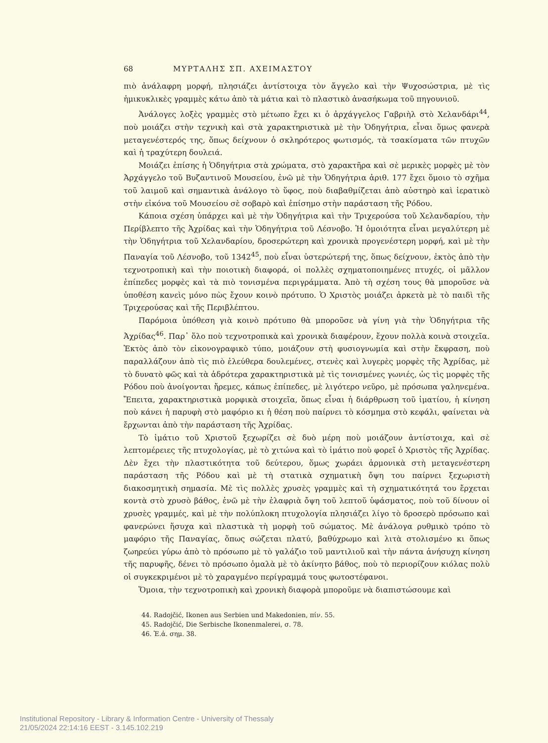68 ΜΥΡΤΑΛΗΣ ΣΠ. ΑΧΕΙΜΑΣΤΟΥ
πιὸ ἀνάλαφρη μορφή, πλησιάζει ἀντίστοιχα τὸν ἄγγελο καὶ τὴν Ψυχοσώστρια, μὲ τὶς ἡμικυκλικὲς γραμμὲς κάτω ἀπὸ τὰ μάτια καὶ τὸ πλαστικὸ ἀνασήκωμα τοῦ πηγουνιοῦ.
Ἀνάλογες λοξὲς γραμμὲς στὸ μέτωπο ἔχει κι ὁ ἀρχάγγελος Γαβριὴλ στὸ Χελανδάρι<sup>44</sup>, ποὺ μοιάζει στὴν τεχνικὴ καὶ στὰ χαρακτηριστικὰ μὲ τὴν Ὁδηγήτρια, εἶναι ὅμως φανερὰ μεταγενέστερός της, ὅπως δείχνουν ὁ σκληρότερος φωτισμός, τὰ τσακίσματα τῶν πτυχῶν καὶ ἡ τραχύτερη δουλειά.
Μοιάζει ἐπίσης ἡ Ὁδηγήτρια στὰ χρώματα, στὸ χαρακτῆρα καὶ σὲ μερικὲς μορφὲς μὲ τὸν Ἀρχάγγελο τοῦ Βυζαντινοῦ Μουσείου, ἐνῶ μὲ τὴν Ὁδηγήτρια ἀριθ. 177 ἔχει ὅμοιο τὸ σχῆμα τοῦ λαιμοῦ καὶ σημαντικὰ ἀνάλογο τὸ ὕφος, ποὺ διαβαθμίζεται ἀπὸ αὐστηρὸ καὶ ἱερατικὸ στὴν εἰκόνα τοῦ Μουσείου σὲ σοβαρὸ καὶ ἐπίσημο στὴν παράσταση τῆς Ρόδου.
Κάποια σχέση ὑπάρχει καὶ μὲ τὴν Ὁδηγήτρια καὶ τὴν Τριχερούσα τοῦ Χελανδαρίου, τὴν Περίβλεπτο τῆς Ἀχρίδας καὶ τὴν Ὁδηγήτρια τοῦ Λέσνοβο. Ἡ ὁμοιότητα εἶναι μεγαλύτερη μὲ τὴν Ὁδηγήτρια τοῦ Χελανδαρίου, δροσερώτερη καὶ χρονικὰ προγενέστερη μορφή, καὶ μὲ τὴν Παναγία τοῦ Λέσνοβο, τοῦ 1342<sup>45</sup>, ποὺ εἶναι ὑστερώτερή της, ὅπως δείχνουν, ἐκτὸς ἀπὸ τὴν τεχνοτροπικὴ καὶ τὴν ποιοτικὴ διαφορά, οἱ πολλὲς σχηματοποιημένες πτυχές, οἱ μᾶλλον ἐπίπεδες μορφὲς καὶ τὰ πιὸ τονισμένα περιγράμματα. Ἀπὸ τὴ σχέση τους θὰ μποροῦσε νὰ ὑποθέση κανεὶς μόνο πὼς ἔχουν κοινὸ πρότυπο. Ὁ Χριστὸς μοιάζει ἀρκετὰ μὲ τὸ παιδὶ τῆς Τριχερούσας καὶ τῆς Περιβλέπτου.
Παρόμοια ὑπόθεση γιὰ κοινὸ πρότυπο θὰ μποροῦσε νὰ γίνη γιὰ τὴν Ὁδηγήτρια τῆς Ἀχρίδας<sup>46</sup>. Παρ᾽ ὅλο ποὺ τεχνοτροπικὰ καὶ χρονικὰ διαφέρουν, ἔχουν πολλὰ κοινὰ στοιχεῖα. Ἐκτὸς ἀπὸ τὸν εἰκονογραφικὸ τύπο, μοιάζουν στὴ φυσιογνωμία καὶ στὴν ἔκφραση, ποὺ παραλλάζουν ἀπὸ τὶς πιὸ ἐλεύθερα δουλεμένες, στενὲς καὶ λυγερὲς μορφὲς τῆς Ἀχρίδας, μὲ τὸ δυνατὸ φῶς καὶ τὰ ἁδρότερα χαρακτηριστικὰ μὲ τὶς τονισμένες γωνιές, ὡς τὶς μορφὲς τῆς Ρόδου ποὺ ἀνοίγονται ἤρεμες, κάπως ἐπίπεδες, μὲ λιγότερο νεῦρο, μὲ πρόσωπα γαληνεμένα. Ἔπειτα, χαρακτηριστικὰ μορφικὰ στοιχεῖα, ὅπως εἶναι ἡ διάρθρωση τοῦ ἱματίου, ἡ κίνηση ποὺ κάνει ἡ παρυφὴ στὸ μαφόριο κι ἡ θέση ποὺ παίρνει τὸ κόσμημα στὸ κεφάλι, φαίνεται νὰ ἔρχωνται ἀπὸ τὴν παράσταση τῆς Ἀχρίδας.
Τὸ ἱμάτιο τοῦ Χριστοῦ ξεχωρίζει σὲ δυὸ μέρη ποὺ μοιάζουν ἀντίστοιχα, καὶ σὲ λεπτομέρειες τῆς πτυχολογίας, μὲ τὸ χιτώνα καὶ τὸ ἱμάτιο ποὺ φορεῖ ὁ Χριστὸς τῆς Ἀχρίδας. Δὲν ἔχει τὴν πλαστικότητα τοῦ δεύτερου, ὅμως χωράει ἁρμονικὰ στὴ μεταγενέστερη παράσταση τῆς Ρόδου καὶ μὲ τὴ στατικὰ σχηματικὴ ὄψη του παίρνει ξεχωριστὴ διακοσμητικὴ σημασία. Μὲ τὶς πολλὲς χρυσὲς γραμμὲς καὶ τὴ σχηματικότητά του ἔρχεται κοντὰ στὸ χρυσὸ βάθος, ἐνῶ μὲ τὴν ἐλαφριὰ ὄψη τοῦ λεπτοῦ ὑφάσματος, ποὺ τοῦ δίνουν οἱ χρυσὲς γραμμές, καὶ μὲ τὴν πολύπλοκη πτυχολογία πλησιάζει λίγο τὸ δροσερὸ πρόσωπο καὶ φανερώνει ἥσυχα καὶ πλαστικὰ τὴ μορφὴ τοῦ σώματος. Μὲ ἀνάλογα ρυθμικὸ τρόπο τὸ μαφόριο τῆς Παναγίας, ὅπως σώζεται πλατύ, βαθύχρωμο καὶ λιτὰ στολισμένο κι ὅπως ζωηρεύει γύρω ἀπὸ τὸ πρόσωπο μὲ τὸ γαλάζιο τοῦ μαντιλιοῦ καὶ τὴν πάντα ἀνήσυχη κίνηση τῆς παρυφῆς, δένει τὸ πρόσωπο ὁμαλὰ μὲ τὸ ἀκίνητο βάθος, ποὺ τὸ περιορίζουν κιόλας πολὺ οἱ συγκεκριμένοι μὲ τὸ χαραγμένο περίγραμμά τους φωτοστέφανοι.
Ὅμοια, τὴν τεχνοτροπικὴ καὶ χρονικὴ διαφορὰ μποροῦμε νὰ διαπιστώσουμε καὶ
44. Radojčić, Ikonen aus Serbien und Makedonien, πίν. 55.
45. Radojčić, Die Serbische Ikonenmalerei, σ. 78.
46. Ἐ.ἀ. σημ. 38.
Institutional Repository - Library & Information Centre - University of Thessaly
21/05/2024 22:14:16 EEST - 3.145.102.219